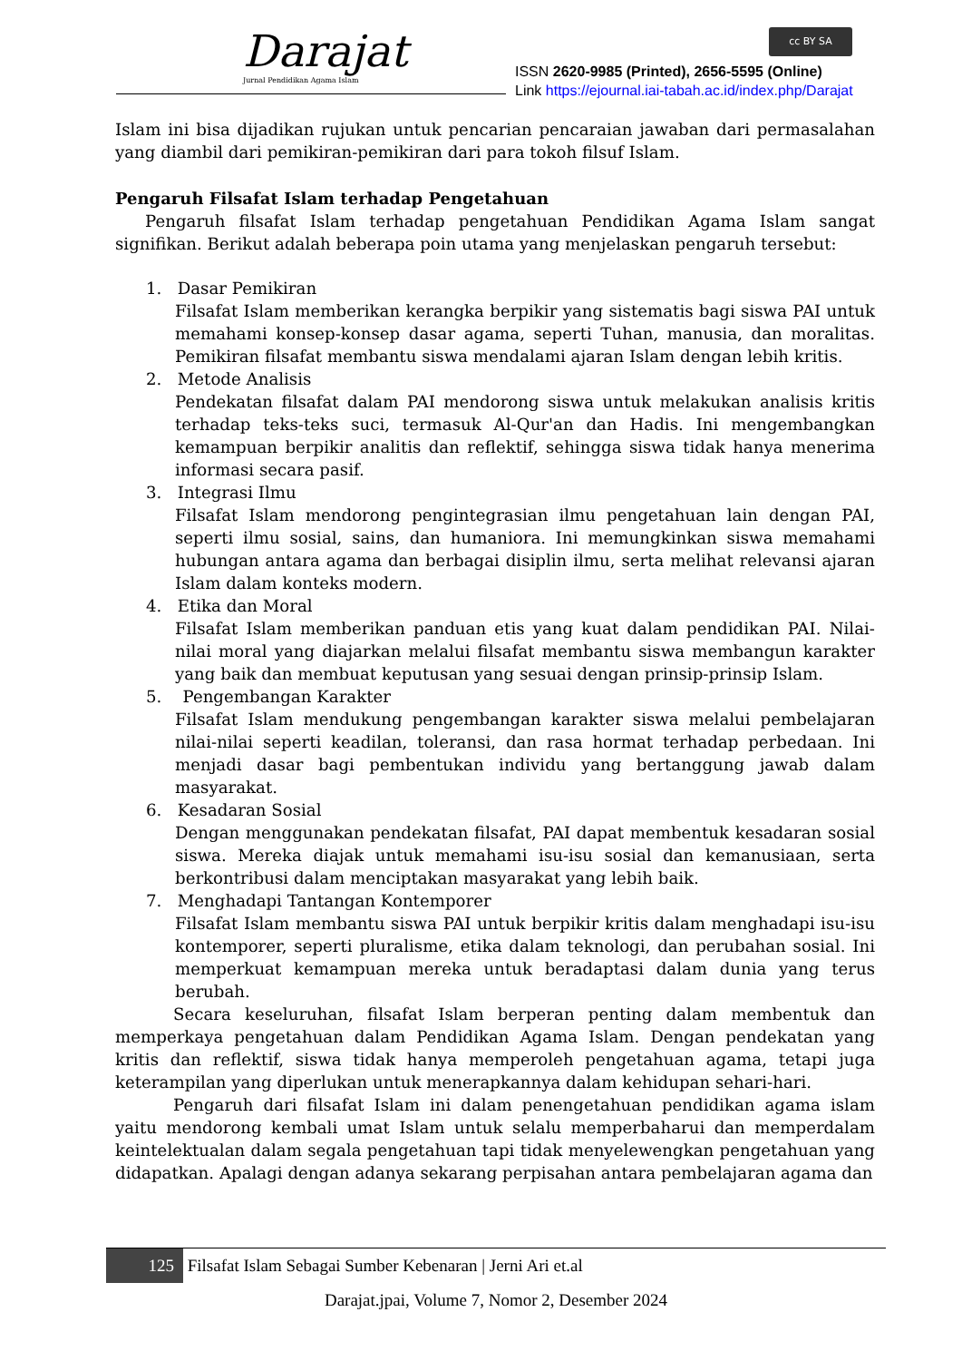Darajat
Jurnal Pendidikan Agama Islam
cc BY SA
ISSN 2620-9985 (Printed), 2656-5595 (Online)
Link https://ejournal.iai-tabah.ac.id/index.php/Darajat
Islam ini bisa dijadikan rujukan untuk pencarian pencaraian jawaban dari permasalahan yang diambil dari pemikiran-pemikiran dari para tokoh filsuf Islam.
Pengaruh Filsafat Islam terhadap Pengetahuan
Pengaruh filsafat Islam terhadap pengetahuan Pendidikan Agama Islam sangat signifikan. Berikut adalah beberapa poin utama yang menjelaskan pengaruh tersebut:
1. Dasar Pemikiran
Filsafat Islam memberikan kerangka berpikir yang sistematis bagi siswa PAI untuk memahami konsep-konsep dasar agama, seperti Tuhan, manusia, dan moralitas. Pemikiran filsafat membantu siswa mendalami ajaran Islam dengan lebih kritis.
2. Metode Analisis
Pendekatan filsafat dalam PAI mendorong siswa untuk melakukan analisis kritis terhadap teks-teks suci, termasuk Al-Qur'an dan Hadis. Ini mengembangkan kemampuan berpikir analitis dan reflektif, sehingga siswa tidak hanya menerima informasi secara pasif.
3. Integrasi Ilmu
Filsafat Islam mendorong pengintegrasian ilmu pengetahuan lain dengan PAI, seperti ilmu sosial, sains, dan humaniora. Ini memungkinkan siswa memahami hubungan antara agama dan berbagai disiplin ilmu, serta melihat relevansi ajaran Islam dalam konteks modern.
4. Etika dan Moral
Filsafat Islam memberikan panduan etis yang kuat dalam pendidikan PAI. Nilai-nilai moral yang diajarkan melalui filsafat membantu siswa membangun karakter yang baik dan membuat keputusan yang sesuai dengan prinsip-prinsip Islam.
5. Pengembangan Karakter
Filsafat Islam mendukung pengembangan karakter siswa melalui pembelajaran nilai-nilai seperti keadilan, toleransi, dan rasa hormat terhadap perbedaan. Ini menjadi dasar bagi pembentukan individu yang bertanggung jawab dalam masyarakat.
6. Kesadaran Sosial
Dengan menggunakan pendekatan filsafat, PAI dapat membentuk kesadaran sosial siswa. Mereka diajak untuk memahami isu-isu sosial dan kemanusiaan, serta berkontribusi dalam menciptakan masyarakat yang lebih baik.
7. Menghadapi Tantangan Kontemporer
Filsafat Islam membantu siswa PAI untuk berpikir kritis dalam menghadapi isu-isu kontemporer, seperti pluralisme, etika dalam teknologi, dan perubahan sosial. Ini memperkuat kemampuan mereka untuk beradaptasi dalam dunia yang terus berubah.
Secara keseluruhan, filsafat Islam berperan penting dalam membentuk dan memperkaya pengetahuan dalam Pendidikan Agama Islam. Dengan pendekatan yang kritis dan reflektif, siswa tidak hanya memperoleh pengetahuan agama, tetapi juga keterampilan yang diperlukan untuk menerapkannya dalam kehidupan sehari-hari.
Pengaruh dari filsafat Islam ini dalam penengetahuan pendidikan agama islam yaitu mendorong kembali umat Islam untuk selalu memperbaharui dan memperdalam keintelektualan dalam segala pengetahuan tapi tidak menyelewengkan pengetahuan yang didapatkan. Apalagi dengan adanya sekarang perpisahan antara pembelajaran agama dan
125 Filsafat Islam Sebagai Sumber Kebenaran | Jerni Ari et.al
Darajat.jpai, Volume 7, Nomor 2, Desember 2024